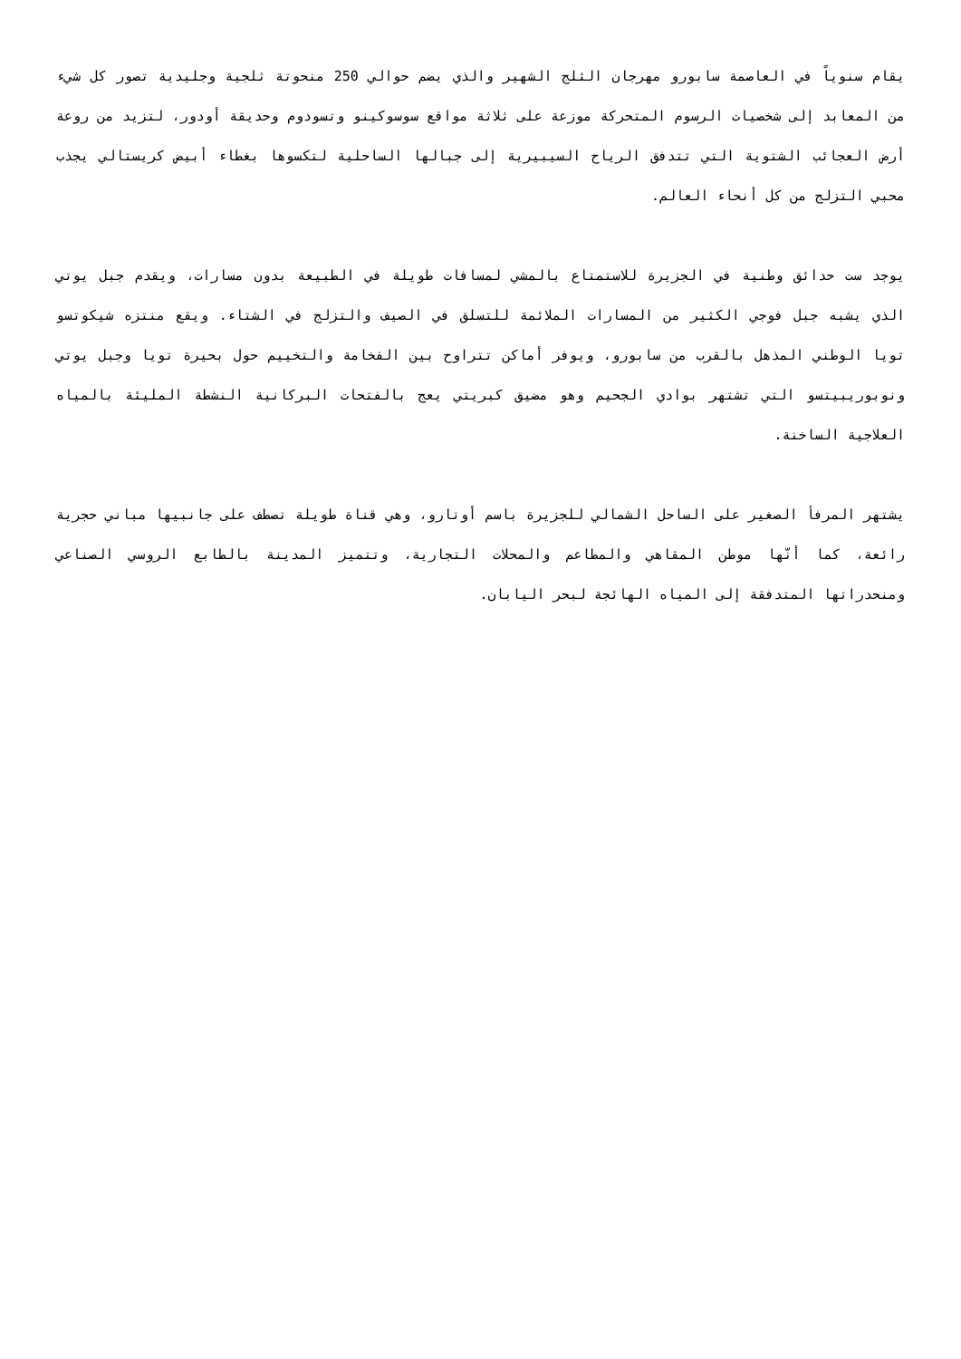يقام سنوياً في العاصمة سابورو مهرجان الثلج الشهير والذي يضم حوالي 250 منحوتة ثلجية وجليدية تصور كل شيء من المعابد إلى شخصيات الرسوم المتحركة موزعة على ثلاثة مواقع سوسوكينو وتسودوم وحديقة أودور، لتزيد من روعة أرض العجائب الشتوية التي تتدفق الرياح السيبيرية إلى جبالها الساحلية لتكسوها بغطاء أبيض كريستالي يجذب محبي التزلج من كل أنحاء العالم.
يوجد ست حدائق وطنية في الجزيرة للاستمتاع بالمشي لمسافات طويلة في الطبيعة بدون مسارات، ويقدم جبل يوتي الذي يشبه جبل فوجي الكثير من المسارات الملائمة للتسلق في الصيف والتزلج في الشتاء. ويقع منتزه شيكوتسو تويا الوطني المذهل بالقرب من سابورو، ويوفر أماكن تتراوح بين الفخامة والتخييم حول بحيرة تويا وجبل يوتي ونوبوريبيتسو التي تشتهر بوادي الجحيم وهو مضيق كبريتي يعج بالفتحات البركانية النشطة المليئة بالمياه العلاجية الساخنة.
يشتهر المرفأ الصغير على الساحل الشمالي للجزيرة باسم أوتارو، وهي قناة طويلة تصطف على جانبيها مباني حجرية رائعة، كما أنّها موطن المقاهي والمطاعم والمحلات التجارية، وتتميز المدينة بالطابع الروسي الصناعي ومنحدراتها المتدفقة إلى المياه الهائجة لبحر اليابان.